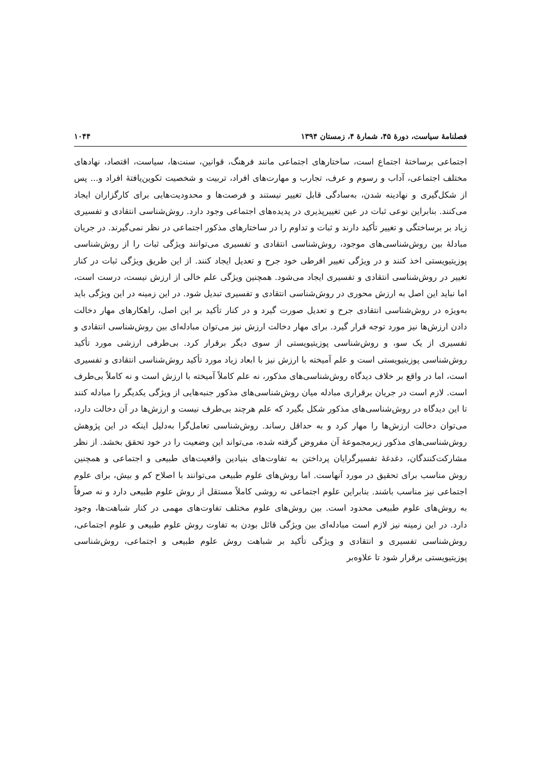فصلنامهٔ سیاست، دورهٔ ۴۵، شمارهٔ ۴، زمستان ۱۳۹۴ ۱۰۴۴
اجتماعی برساختهٔ اجتماع است، ساختارهای اجتماعی مانند فرهنگ، قوانین، سنت‌ها، سیاست، اقتصاد، نهادهای مختلف اجتماعی، آداب و رسوم و عرف، تجارب و مهارت‌های افراد، تربیت و شخصیت تکوین‌یافتهٔ افراد و... پس از شکل‌گیری و نهادینه شدن، به‌سادگی قابل تغییر نیستند و فرصت‌ها و محدودیت‌هایی برای کارگزاران ایجاد می‌کنند. بنابراین نوعی ثبات در عین تغییرپذیری در پدیده‌های اجتماعی وجود دارد. روش‌شناسی انتقادی و تفسیری زیاد بر برساختگی و تغییر تأکید دارند و ثبات و تداوم را در ساختارهای مذکور اجتماعی در نظر نمی‌گیرند. در جریان مبادلهٔ بین روش‌شناسی‌های موجود، روش‌شناسی انتقادی و تفسیری می‌توانند ویژگی ثبات را از روش‌شناسی پوزیتیویستی اخذ کنند و در ویژگی تغییر افرطی خود جرح و تعدیل ایجاد کنند. از این طریق ویژگی ثبات در کنار تغییر در روش‌شناسی انتقادی و تفسیری ایجاد می‌شود. همچنین ویژگی علم خالی از ارزش نیست، درست است، اما نباید این اصل به ارزش محوری در روش‌شناسی انتقادی و تفسیری تبدیل شود. در این زمینه در این ویژگی باید به‌ویژه در روش‌شناسی انتقادی جرح و تعدیل صورت گیرد و در کنار تأکید بر این اصل، راهکارهای مهار دخالت دادن ارزش‌ها نیز مورد توجه قرار گیرد. برای مهار دخالت ارزش نیز می‌توان مبادله‌ای بین روش‌شناسی انتقادی و تفسیری از یک سو، و روش‌شناسی پوزیتیویستی از سوی دیگر برقرار کرد. بی‌طرفی ارزشی مورد تأکید روش‌شناسی پوزیتیویستی است و علم آمیخته با ارزش نیز با ابعاد زیاد مورد تأکید روش‌شناسی انتقادی و تفسیری است، اما در واقع بر خلاف دیدگاه روش‌شناسی‌های مذکور، نه علم کاملاً آمیخته با ارزش است و نه کاملاً بی‌طرف است. لازم است در جریان برقراری مبادله میان روش‌شناسی‌های مذکور جنبه‌هایی از ویژگی یکدیگر را مبادله کنند تا این دیدگاه در روش‌شناسی‌های مذکور شکل بگیرد که علم هرچند بی‌طرف نیست و ارزش‌ها در آن دخالت دارد، می‌توان دخالت ارزش‌ها را مهار کرد و به حداقل رساند. روش‌شناسی تعامل‌گرا به‌دلیل اینکه در این پژوهش روش‌شناسی‌های مذکور زیرمجموعهٔ آن مفروض گرفته شده، می‌تواند این وضعیت را در خود تحقق بخشد. از نظر مشارکت‌کنندگان، دغدغهٔ تفسیرگرایان پرداختن به تفاوت‌های بنیادین واقعیت‌های طبیعی و اجتماعی و همچنین روش مناسب برای تحقیق در مورد آنهاست. اما روش‌های علوم طبیعی می‌توانند با اصلاح کم و بیش، برای علوم اجتماعی نیز مناسب باشند. بنابراین علوم اجتماعی نه روشی کاملاً مستقل از روش علوم طبیعی دارد و نه صرفاً به روش‌های علوم طبیعی محدود است. بین روش‌های علوم مختلف تفاوت‌های مهمی در کنار شباهت‌ها، وجود دارد. در این زمینه نیز لازم است مبادله‌ای بین ویژگی قائل بودن به تفاوت روش علوم طبیعی و علوم اجتماعی، روش‌شناسی تفسیری و انتقادی و ویژگی تأکید بر شباهت روش علوم طبیعی و اجتماعی، روش‌شناسی پوزیتیویستی برقرار شود تا علاوه‌بر